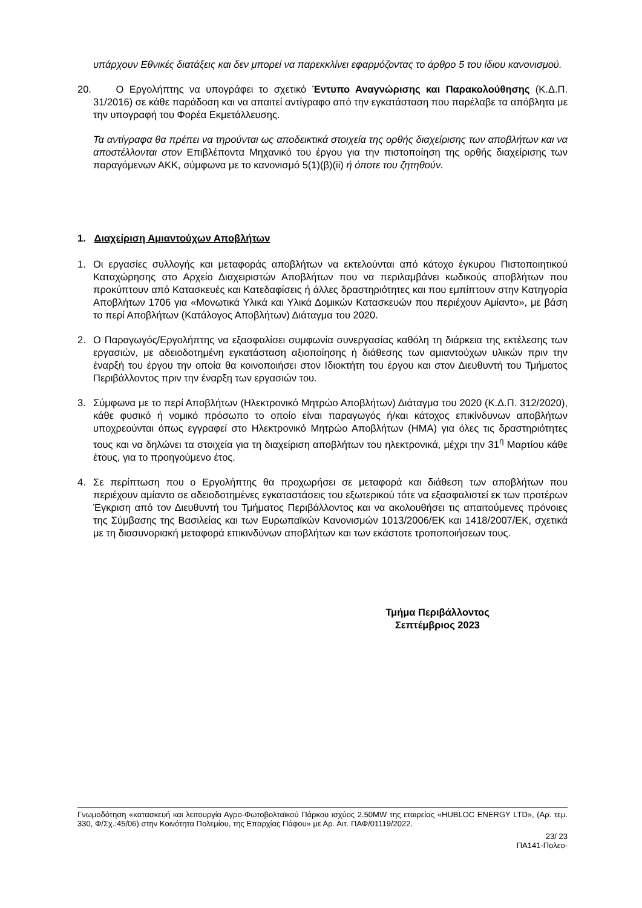υπάρχουν Εθνικές διατάξεις και δεν μπορεί να παρεκκλίνει εφαρμόζοντας το άρθρο 5 του ίδιου κανονισμού.
20. Ο Εργολήπτης να υπογράφει το σχετικό Έντυπο Αναγνώρισης και Παρακολούθησης (Κ.Δ.Π. 31/2016) σε κάθε παράδοση και να απαιτεί αντίγραφο από την εγκατάσταση που παρέλαβε τα απόβλητα με την υπογραφή του Φορέα Εκμετάλλευσης.
Τα αντίγραφα θα πρέπει να τηρούνται ως αποδεικτικά στοιχεία της ορθής διαχείρισης των αποβλήτων και να αποστέλλονται στον Επιβλέποντα Μηχανικό του έργου για την πιστοποίηση της ορθής διαχείρισης των παραγόμενων ΑΚΚ, σύμφωνα με το κανονισμό 5(1)(β)(ii) ή όποτε του ζητηθούν.
1. Διαχείριση Αμιαντούχων Αποβλήτων
1. Οι εργασίες συλλογής και μεταφοράς αποβλήτων να εκτελούνται από κάτοχο έγκυρου Πιστοποιητικού Καταχώρησης στο Αρχείο Διαχειριστών Αποβλήτων που να περιλαμβάνει κωδικούς αποβλήτων που προκύπτουν από Κατασκευές και Κατεδαφίσεις ή άλλες δραστηριότητες και που εμπίπτουν στην Κατηγορία Αποβλήτων 1706 για «Μονωτικά Υλικά και Υλικά Δομικών Κατασκευών που περιέχουν Αμίαντο», με βάση το περί Αποβλήτων (Κατάλογος Αποβλήτων) Διάταγμα του 2020.
2. Ο Παραγωγός/Εργολήπτης να εξασφαλίσει συμφωνία συνεργασίας καθόλη τη διάρκεια της εκτέλεσης των εργασιών, με αδειοδοτημένη εγκατάσταση αξιοποίησης ή διάθεσης των αμιαντούχων υλικών πριν την έναρξή του έργου την οποία θα κοινοποιήσει στον Ιδιοκτήτη του έργου και στον Διευθυντή του Τμήματος Περιβάλλοντος πριν την έναρξη των εργασιών του.
3. Σύμφωνα με το περί Αποβλήτων (Ηλεκτρονικό Μητρώο Αποβλήτων) Διάταγμα του 2020 (Κ.Δ.Π. 312/2020), κάθε φυσικό ή νομικό πρόσωπο το οποίο είναι παραγωγός ή/και κάτοχος επικίνδυνων αποβλήτων υποχρεούνται όπως εγγραφεί στο Ηλεκτρονικό Μητρώο Αποβλήτων (ΗΜΑ) για όλες τις δραστηριότητες τους και να δηλώνει τα στοιχεία για τη διαχείριση αποβλήτων του ηλεκτρονικά, μέχρι την 31<sup>η</sup> Μαρτίου κάθε έτους, για το προηγούμενο έτος.
4. Σε περίπτωση που ο Εργολήπτης θα προχωρήσει σε μεταφορά και διάθεση των αποβλήτων που περιέχουν αμίαντο σε αδειοδοτημένες εγκαταστάσεις του εξωτερικού τότε να εξασφαλιστεί εκ των προτέρων Έγκριση από τον Διευθυντή του Τμήματος Περιβάλλοντος και να ακολουθήσει τις απαιτούμενες πρόνοιες της Σύμβασης της Βασιλείας και των Ευρωπαϊκών Κανονισμών 1013/2006/ΕΚ και 1418/2007/ΕΚ, σχετικά με τη διασυνοριακή μεταφορά επικινδύνων αποβλήτων και των εκάστοτε τροποποιήσεων τους.
Τμήμα Περιβάλλοντος
Σεπτέμβριος 2023
Γνωμοδότηση «κατασκευή και λειτουργία Αγρο-Φωτοβολταϊκού Πάρκου ισχύος 2.50MW της εταιρείας «HUBLOC ENERGY LTD», (Αρ. τεμ. 330, Φ/Σχ.:45/06) στην Κοινότητα Πολεμίου, της Επαρχίας Πάφου» με Αρ. Αιτ. ΠΑΦ/01119/2022.
23/ 23
ΠΑ141-Πολεο-